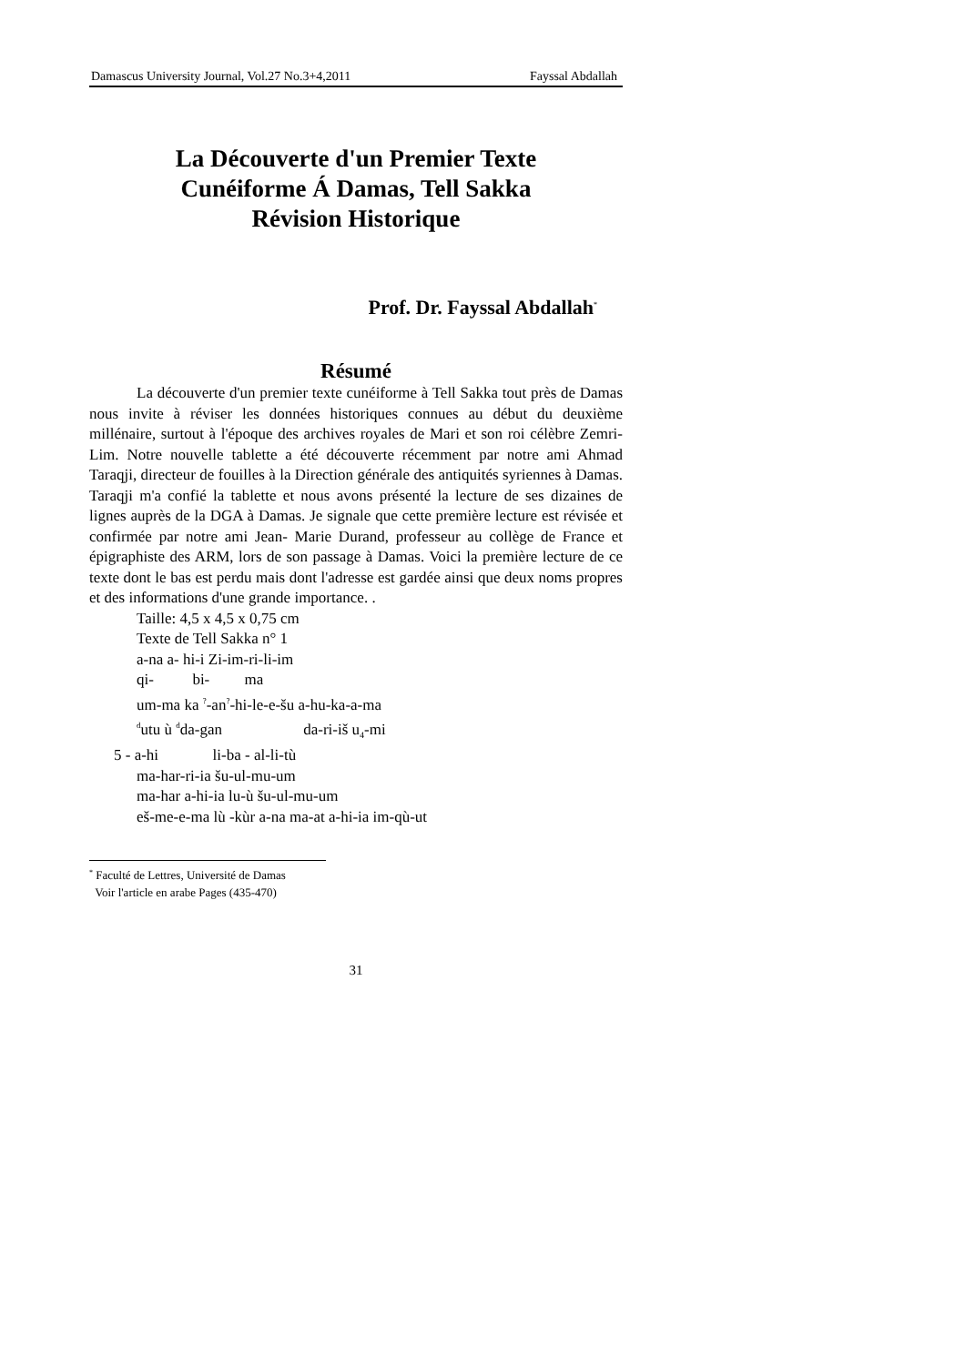Damascus University Journal, Vol.27 No.3+4,2011 Fayssal Abdallah
La Découverte d'un Premier Texte
Cunéiforme Á Damas, Tell Sakka
Révision Historique
Prof. Dr. Fayssal Abdallah<sup>*</sup>
Résumé
La découverte d'un premier texte cunéiforme à Tell Sakka tout près de Damas nous invite à réviser les données historiques connues au début du deuxième millénaire, surtout à l'époque des archives royales de Mari et son roi célèbre Zemri-Lim. Notre nouvelle tablette a été découverte récemment par notre ami Ahmad Taraqji, directeur de fouilles à la Direction générale des antiquités syriennes à Damas. Taraqji m'a confié la tablette et nous avons présenté la lecture de ses dizaines de lignes auprès de la DGA à Damas. Je signale que cette première lecture est révisée et confirmée par notre ami Jean- Marie Durand, professeur au collège de France et épigraphiste des ARM, lors de son passage à Damas. Voici la première lecture de ce texte dont le bas est perdu mais dont l'adresse est gardée ainsi que deux noms propres et des informations d'une grande importance. .
Taille: 4,5 x 4,5 x 0,75 cm
Texte de Tell Sakka n° 1
a-na a- hi-i Zi-im-ri-li-im
qi- bi- ma
um-ma ka <sup>?</sup>-an<sup>?</sup>-hi-le-e-šu a-hu-ka-a-ma
<sup>d</sup> utu ù <sup>d</sup>da-gan da-ri-iš u<sub>4</sub>-mi
5 - a-hi li-ba - al-li-tù
ma-har-ri-ia šu-ul-mu-um
ma-har a-hi-ia lu-ù šu-ul-mu-um
eš-me-e-ma lù -kùr a-na ma-at a-hi-ia im-qù-ut
<sup>*</sup> Faculté de Lettres, Université de Damas
Voir l'article en arabe Pages (435-470)
31